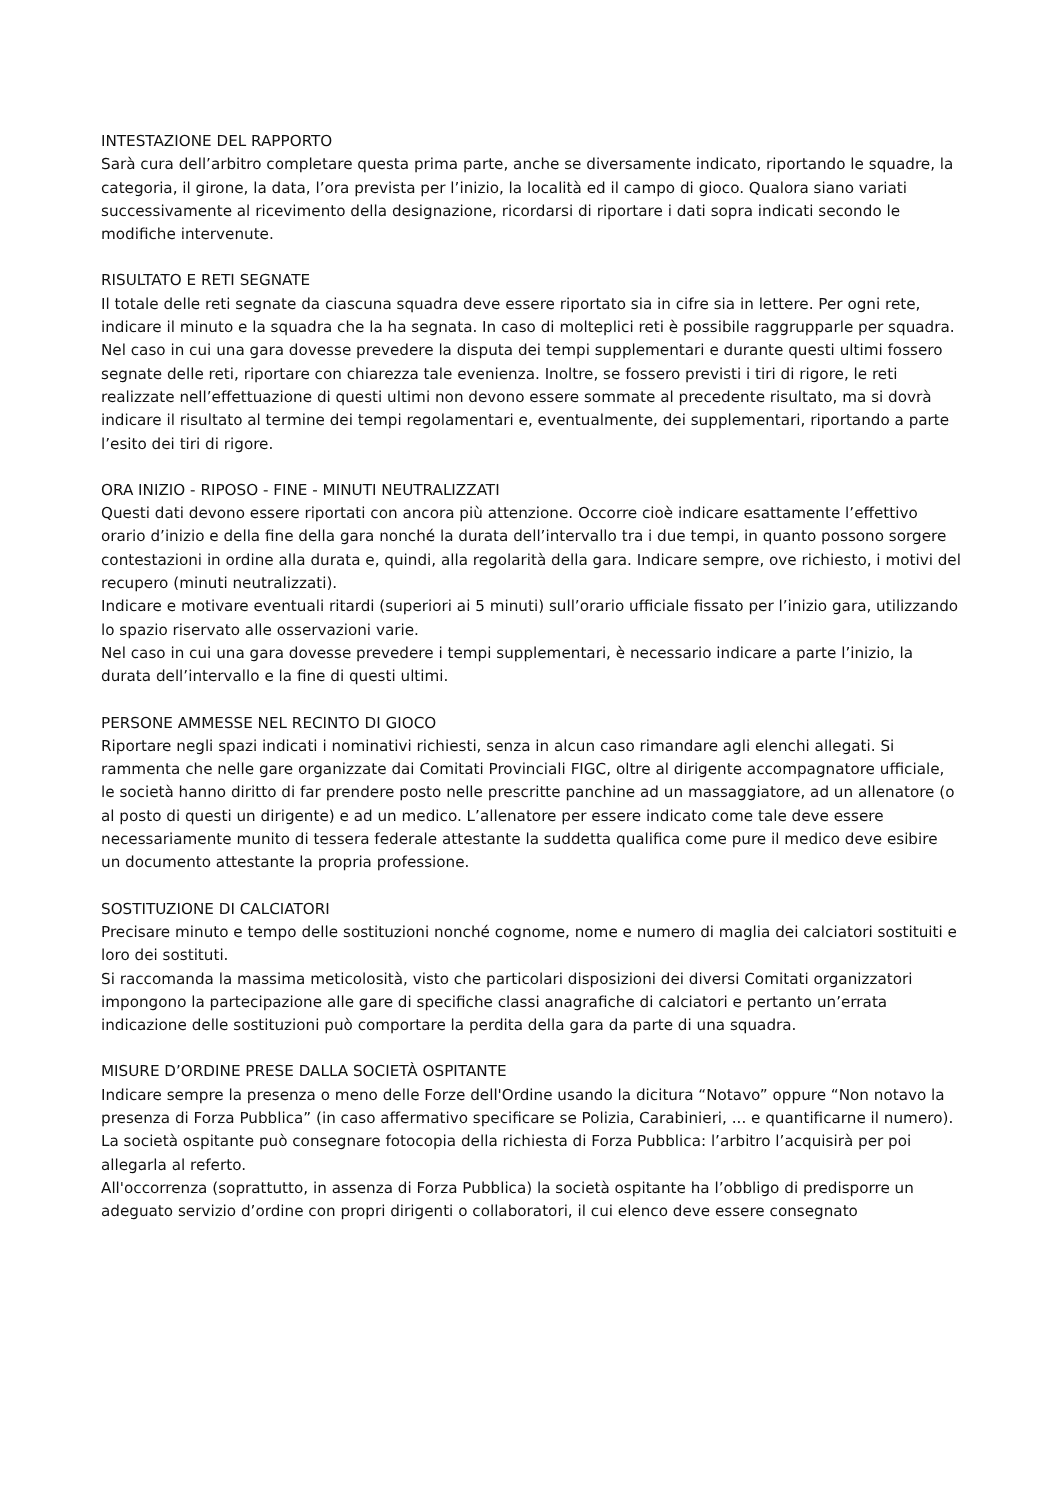INTESTAZIONE DEL RAPPORTO
Sarà cura dell’arbitro completare questa prima parte, anche se diversamente indicato, riportando le squadre, la categoria, il girone, la data, l’ora prevista per l’inizio, la località ed il campo di gioco. Qualora siano variati successivamente al ricevimento della designazione, ricordarsi di riportare i dati sopra indicati secondo le modifiche intervenute.
RISULTATO E RETI SEGNATE
Il totale delle reti segnate da ciascuna squadra deve essere riportato sia in cifre sia in lettere. Per ogni rete, indicare il minuto e la squadra che la ha segnata. In caso di molteplici reti è possibile raggrupparle per squadra.
Nel caso in cui una gara dovesse prevedere la disputa dei tempi supplementari e durante questi ultimi fossero segnate delle reti, riportare con chiarezza tale evenienza. Inoltre, se fossero previsti i tiri di rigore, le reti realizzate nell’effettuazione di questi ultimi non devono essere sommate al precedente risultato, ma si dovrà indicare il risultato al termine dei tempi regolamentari e, eventualmente, dei supplementari, riportando a parte l’esito dei tiri di rigore.
ORA INIZIO - RIPOSO - FINE - MINUTI NEUTRALIZZATI
Questi dati devono essere riportati con ancora più attenzione. Occorre cioè indicare esattamente l’effettivo orario d’inizio e della fine della gara nonché la durata dell’intervallo tra i due tempi, in quanto possono sorgere contestazioni in ordine alla durata e, quindi, alla regolarità della gara. Indicare sempre, ove richiesto, i motivi del recupero (minuti neutralizzati).
Indicare e motivare eventuali ritardi (superiori ai 5 minuti) sull’orario ufficiale fissato per l’inizio gara, utilizzando lo spazio riservato alle osservazioni varie.
Nel caso in cui una gara dovesse prevedere i tempi supplementari, è necessario indicare a parte l’inizio, la durata dell’intervallo e la fine di questi ultimi.
PERSONE AMMESSE NEL RECINTO DI GIOCO
Riportare negli spazi indicati i nominativi richiesti, senza in alcun caso rimandare agli elenchi allegati. Si rammenta che nelle gare organizzate dai Comitati Provinciali FIGC, oltre al dirigente accompagnatore ufficiale, le società hanno diritto di far prendere posto nelle prescritte panchine ad un massaggiatore, ad un allenatore (o al posto di questi un dirigente) e ad un medico. L’allenatore per essere indicato come tale deve essere necessariamente munito di tessera federale attestante la suddetta qualifica come pure il medico deve esibire un documento attestante la propria professione.
SOSTITUZIONE DI CALCIATORI
Precisare minuto e tempo delle sostituzioni nonché cognome, nome e numero di maglia dei calciatori sostituiti e loro dei sostituti.
Si raccomanda la massima meticolosità, visto che particolari disposizioni dei diversi Comitati organizzatori impongono la partecipazione alle gare di specifiche classi anagrafiche di calciatori e pertanto un’errata indicazione delle sostituzioni può comportare la perdita della gara da parte di una squadra.
MISURE D’ORDINE PRESE DALLA SOCIETÀ OSPITANTE
Indicare sempre la presenza o meno delle Forze dell'Ordine usando la dicitura “Notavo” oppure “Non notavo la presenza di Forza Pubblica” (in caso affermativo specificare se Polizia, Carabinieri, ... e quantificarne il numero).
La società ospitante può consegnare fotocopia della richiesta di Forza Pubblica: l’arbitro l’acquisirà per poi allegarla al referto.
All'occorrenza (soprattutto, in assenza di Forza Pubblica) la società ospitante ha l’obbligo di predisporre un adeguato servizio d’ordine con propri dirigenti o collaboratori, il cui elenco deve essere consegnato